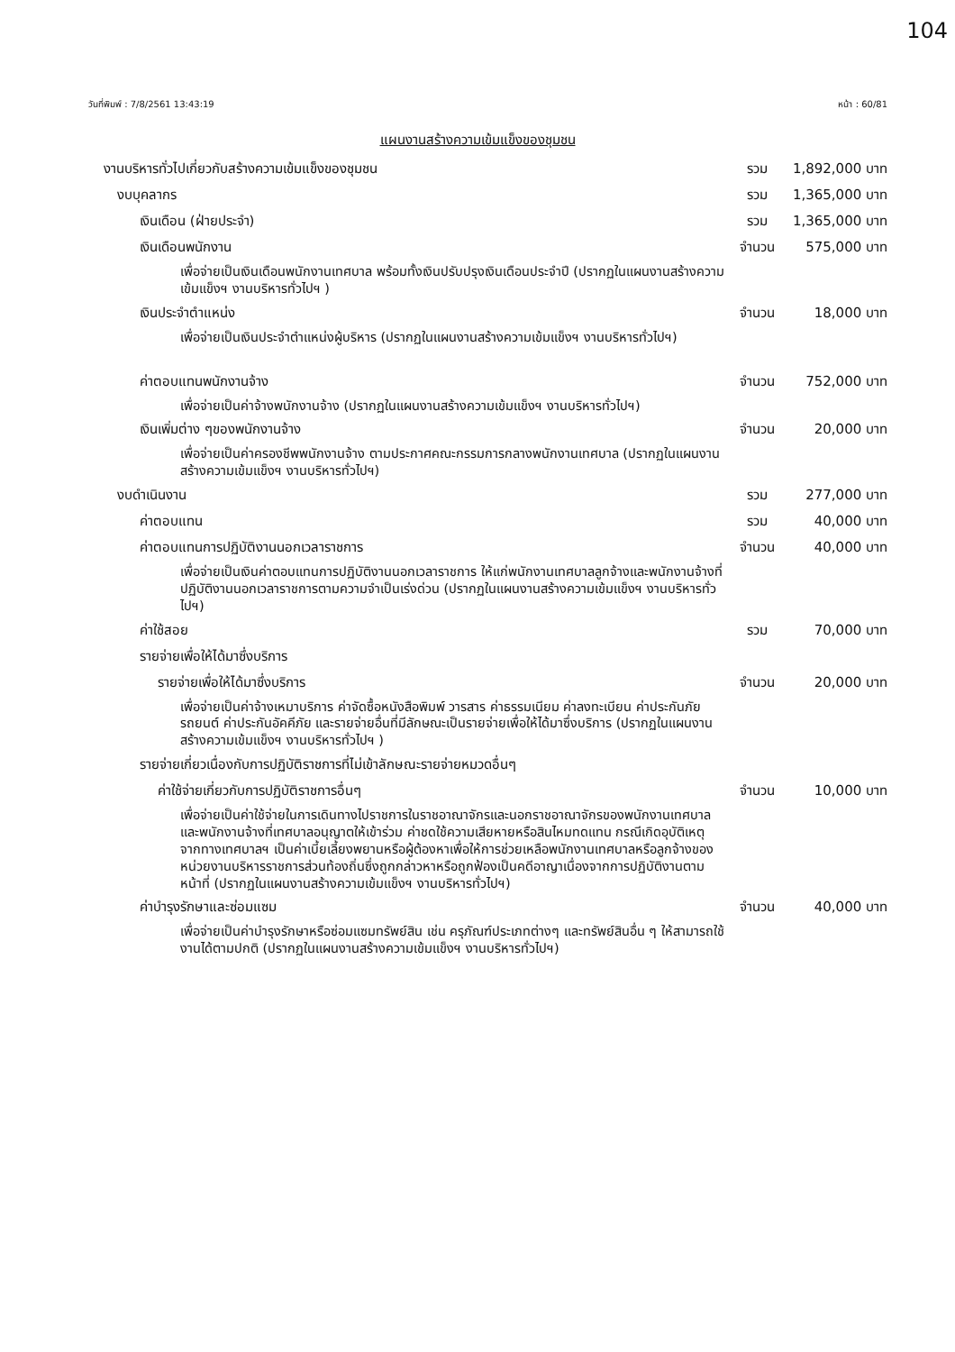104
วันที่พิมพ์ : 7/8/2561 13:43:19 หน้า : 60/81
แผนงานสร้างความเข้มแข็งของชุมชน
| งานบริหารทั่วไปเกี่ยวกับสร้างความเข้มแข็งของชุมชน | รวม | 1,892,000 บาท |
| งบบุคลากร | รวม | 1,365,000 บาท |
| เงินเดือน (ฝ่ายประจำ) | รวม | 1,365,000 บาท |
| เงินเดือนพนักงาน | จำนวน | 575,000 บาท |
| เพื่อจ่ายเป็นเงินเดือนพนักงานเทศบาล พร้อมทั้งเงินปรับปรุงเงินเดือนประจำปี (ปรากฏในแผนงานสร้างความเข้มแข็งฯ งานบริหารทั่วไปฯ ) | | |
| เงินประจำตำแหน่ง | จำนวน | 18,000 บาท |
| เพื่อจ่ายเป็นเงินประจำตำแหน่งผู้บริหาร (ปรากฏในแผนงานสร้างความเข้มแข็งฯ งานบริหารทั่วไปฯ) | | |
| ค่าตอบแทนพนักงานจ้าง | จำนวน | 752,000 บาท |
| เพื่อจ่ายเป็นค่าจ้างพนักงานจ้าง (ปรากฏในแผนงานสร้างความเข้มแข็งฯ งานบริหารทั่วไปฯ) | | |
| เงินเพิ่มต่าง ๆของพนักงานจ้าง | จำนวน | 20,000 บาท |
| เพื่อจ่ายเป็นค่าครองชีพพนักงานจ้าง ตามประกาศคณะกรรมการกลางพนักงานเทศบาล (ปรากฏในแผนงานสร้างความเข้มแข็งฯ งานบริหารทั่วไปฯ) | | |
| งบดำเนินงาน | รวม | 277,000 บาท |
| ค่าตอบแทน | รวม | 40,000 บาท |
| ค่าตอบแทนการปฏิบัติงานนอกเวลาราชการ | จำนวน | 40,000 บาท |
| เพื่อจ่ายเป็นเงินค่าตอบแทนการปฏิบัติงานนอกเวลาราชการ ให้แก่พนักงานเทศบาลลูกจ้างและพนักงานจ้างที่ปฏิบัติงานนอกเวลาราชการตามความจำเป็นเร่งด่วน (ปรากฏในแผนงานสร้างความเข้มแข็งฯ งานบริหารทั่วไปฯ) | | |
| ค่าใช้สอย | รวม | 70,000 บาท |
| รายจ่ายเพื่อให้ได้มาซึ่งบริการ | | |
| รายจ่ายเพื่อให้ได้มาซึ่งบริการ | จำนวน | 20,000 บาท |
| เพื่อจ่ายเป็นค่าจ้างเหมาบริการ ค่าจัดซื้อหนังสือพิมพ์ วารสาร ค่าธรรมเนียม ค่าลงทะเบียน ค่าประกันภัยรถยนต์ ค่าประกันอัคคีภัย และรายจ่ายอื่นที่มีลักษณะเป็นรายจ่ายเพื่อให้ได้มาซึ่งบริการ (ปรากฏในแผนงานสร้างความเข้มแข็งฯ งานบริหารทั่วไปฯ ) | | |
| รายจ่ายเกี่ยวเนื่องกับการปฏิบัติราชการที่ไม่เข้าลักษณะรายจ่ายหมวดอื่นๆ | | |
| ค่าใช้จ่ายเกี่ยวกับการปฏิบัติราชการอื่นๆ | จำนวน | 10,000 บาท |
| เพื่อจ่ายเป็นค่าใช้จ่ายในการเดินทางไปราชการในราชอาณาจักรและนอกราชอาณาจักรของพนักงานเทศบาล และพนักงานจ้างที่เทศบาลอนุญาตให้เข้าร่วม ค่าชดใช้ความเสียหายหรือสินไหมทดแทน กรณีเกิดอุบัติเหตุจากทางเทศบาลฯ เป็นค่าเบี้ยเลี้ยงพยานหรือผู้ต้องหาเพื่อให้การช่วยเหลือพนักงานเทศบาลหรือลูกจ้างของหน่วยงานบริหารราชการส่วนท้องถิ่นซึ่งถูกกล่าวหาหรือถูกฟ้องเป็นคดีอาญาเนื่องจากการปฏิบัติงานตามหน้าที่ (ปรากฏในแผนงานสร้างความเข้มแข็งฯ งานบริหารทั่วไปฯ) | | |
| ค่าบำรุงรักษาและซ่อมแซม | จำนวน | 40,000 บาท |
| เพื่อจ่ายเป็นค่าบำรุงรักษาหรือซ่อมแซมทรัพย์สิน เช่น ครุภัณฑ์ประเภทต่างๆ และทรัพย์สินอื่น ๆ ให้สามารถใช้งานได้ตามปกติ (ปรากฏในแผนงานสร้างความเข้มแข็งฯ งานบริหารทั่วไปฯ) | | |